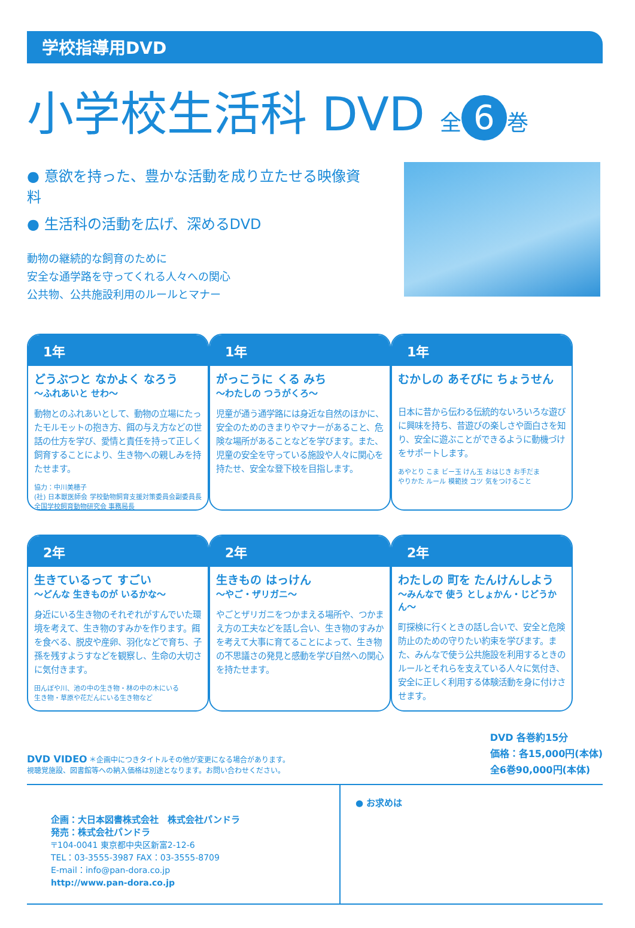学校指導用DVD
小学校生活科 DVD 全 6 巻
● 意欲を持った、豊かな活動を成り立たせる映像資料
● 生活科の活動を広げ、深めるDVD
動物の継続的な飼育のために
安全な通学路を守ってくれる人々への関心
公共物、公共施設利用のルールとマナー
1年
どうぶつと なかよく なろう
〜ふれあいと せわ〜
動物とのふれあいとして、動物の立場にたったモルモットの抱き方、餌の与え方などの世話の仕方を学び、愛情と責任を持って正しく飼育することにより、生き物への親しみを持たせます。
協力：中川美穂子
(社) 日本獣医師会 学校動物飼育支援対策委員会副委員長
全国学校飼育動物研究会 事務局長
1年
がっこうに くる みち
〜わたしの つうがくろ〜
児童が通う通学路には身近な自然のほかに、安全のためのきまりやマナーがあること、危険な場所があることなどを学びます。また、児童の安全を守っている施設や人々に関心を持たせ、安全な登下校を目指します。
1年
むかしの あそびに ちょうせん
日本に昔から伝わる伝統的ないろいろな遊びに興味を持ち、昔遊びの楽しさや面白さを知り、安全に遊ぶことができるように動機づけをサポートします。
あやとり こま ビー玉 けん玉 おはじき お手だま
やりかた ルール 模範技 コツ 気をつけること
2年
生きているって すごい
〜どんな 生きものが いるかな〜
身近にいる生き物のそれぞれがすんでいた環境を考えて、生き物のすみかを作ります。餌を食べる、脱皮や産卵、羽化などで育ち、子孫を残すようすなどを観察し、生命の大切さに気付きます。
田んぼや川、池の中の生き物・林の中の木にいる
生き物・草原や花だんにいる生き物など
2年
生きもの はっけん
〜やご・ザリガニ〜
やごとザリガニをつかまえる場所や、つかまえ方の工夫などを話し合い、生き物のすみかを考えて大事に育てることによって、生き物の不思議さの発見と感動を学び自然への関心を持たせます。
2年
わたしの 町を たんけんしよう
〜みんなで 使う としょかん・じどうかん〜
町探検に行くときの話し合いで、安全と危険防止のための守りたい約束を学びます。また、みんなで使う公共施設を利用するときのルールとそれらを支えている人々に気付き、安全に正しく利用する体験活動を身に付けさせます。
DVD VIDEO ＊企画中につきタイトルその他が変更になる場合があります。
視聴覚施設、図書館等への納入価格は別途となります。お問い合わせください。
DVD 各巻約15分
価格：各15,000円(本体)
全6巻90,000円(本体)
企画：大日本図書株式会社　株式会社パンドラ
発売：株式会社パンドラ
〒104-0041 東京都中央区新富2-12-6
TEL：03-3555-3987 FAX：03-3555-8709
E-mail：info@pan-dora.co.jp
http://www.pan-dora.co.jp
● お求めは